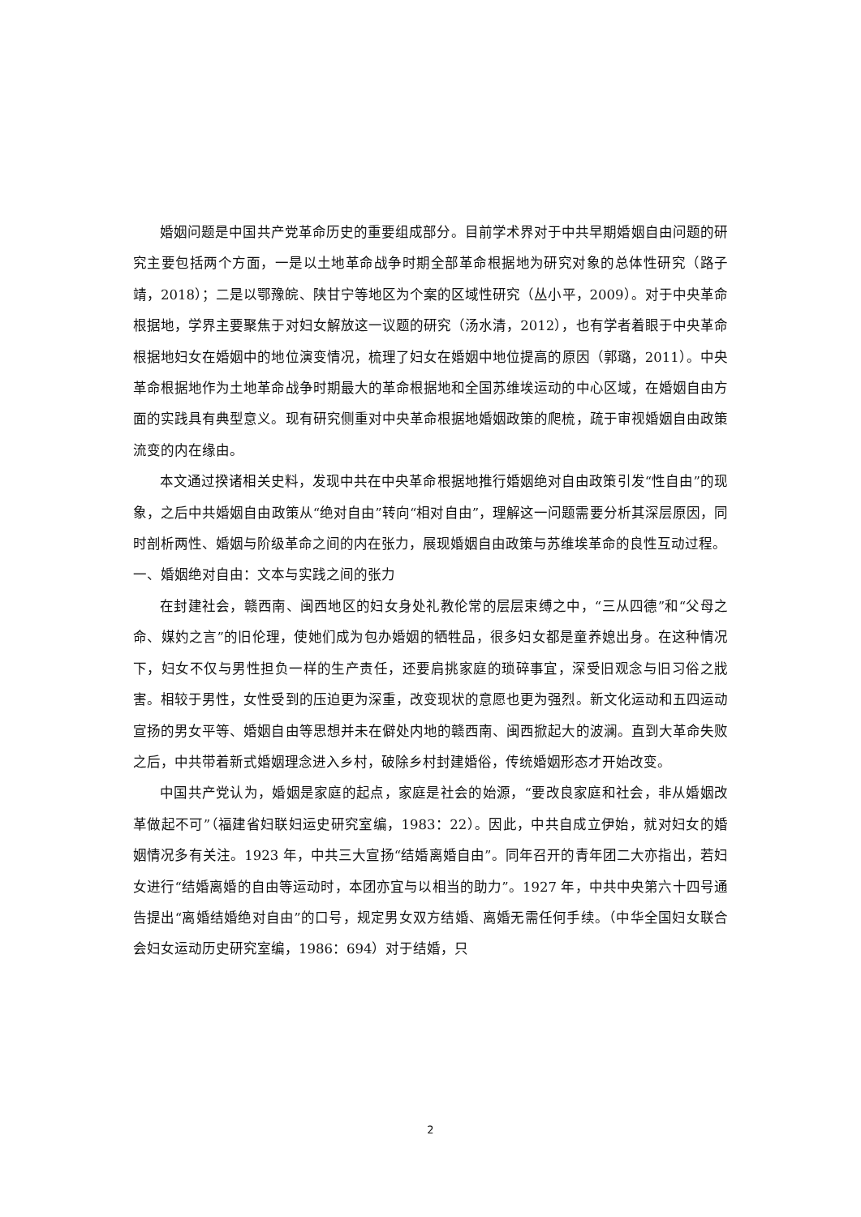婚姻问题是中国共产党革命历史的重要组成部分。目前学术界对于中共早期婚姻自由问题的研究主要包括两个方面，一是以土地革命战争时期全部革命根据地为研究对象的总体性研究（路子靖，2018）；二是以鄂豫皖、陕甘宁等地区为个案的区域性研究（丛小平，2009）。对于中央革命根据地，学界主要聚焦于对妇女解放这一议题的研究（汤水清，2012），也有学者着眼于中央革命根据地妇女在婚姻中的地位演变情况，梳理了妇女在婚姻中地位提高的原因（郭璐，2011）。中央革命根据地作为土地革命战争时期最大的革命根据地和全国苏维埃运动的中心区域，在婚姻自由方面的实践具有典型意义。现有研究侧重对中央革命根据地婚姻政策的爬梳，疏于审视婚姻自由政策流变的内在缘由。
本文通过揆诸相关史料，发现中共在中央革命根据地推行婚姻绝对自由政策引发“性自由”的现象，之后中共婚姻自由政策从“绝对自由”转向“相对自由”，理解这一问题需要分析其深层原因，同时剖析两性、婚姻与阶级革命之间的内在张力，展现婚姻自由政策与苏维埃革命的良性互动过程。
一、婚姻绝对自由：文本与实践之间的张力
在封建社会，赣西南、闽西地区的妇女身处礼教伦常的层层束缚之中，“三从四德”和“父母之命、媒妁之言”的旧伦理，使她们成为包办婚姻的牺牲品，很多妇女都是童养媳出身。在这种情况下，妇女不仅与男性担负一样的生产责任，还要肩挑家庭的琐碎事宜，深受旧观念与旧习俗之戕害。相较于男性，女性受到的压迫更为深重，改变现状的意愿也更为强烈。新文化运动和五四运动宣扬的男女平等、婚姻自由等思想并未在僻处内地的赣西南、闽西掀起大的波澜。直到大革命失败之后，中共带着新式婚姻理念进入乡村，破除乡村封建婚俗，传统婚姻形态才开始改变。
中国共产党认为，婚姻是家庭的起点，家庭是社会的始源，“要改良家庭和社会，非从婚姻改革做起不可”（福建省妇联妇运史研究室编，1983：22）。因此，中共自成立伊始，就对妇女的婚姻情况多有关注。1923 年，中共三大宣扬“结婚离婚自由”。同年召开的青年团二大亦指出，若妇女进行“结婚离婚的自由等运动时，本团亦宜与以相当的助力”。1927 年，中共中央第六十四号通告提出“离婚结婚绝对自由”的口号，规定男女双方结婚、离婚无需任何手续。（中华全国妇女联合会妇女运动历史研究室编，1986：694）对于结婚，只
2